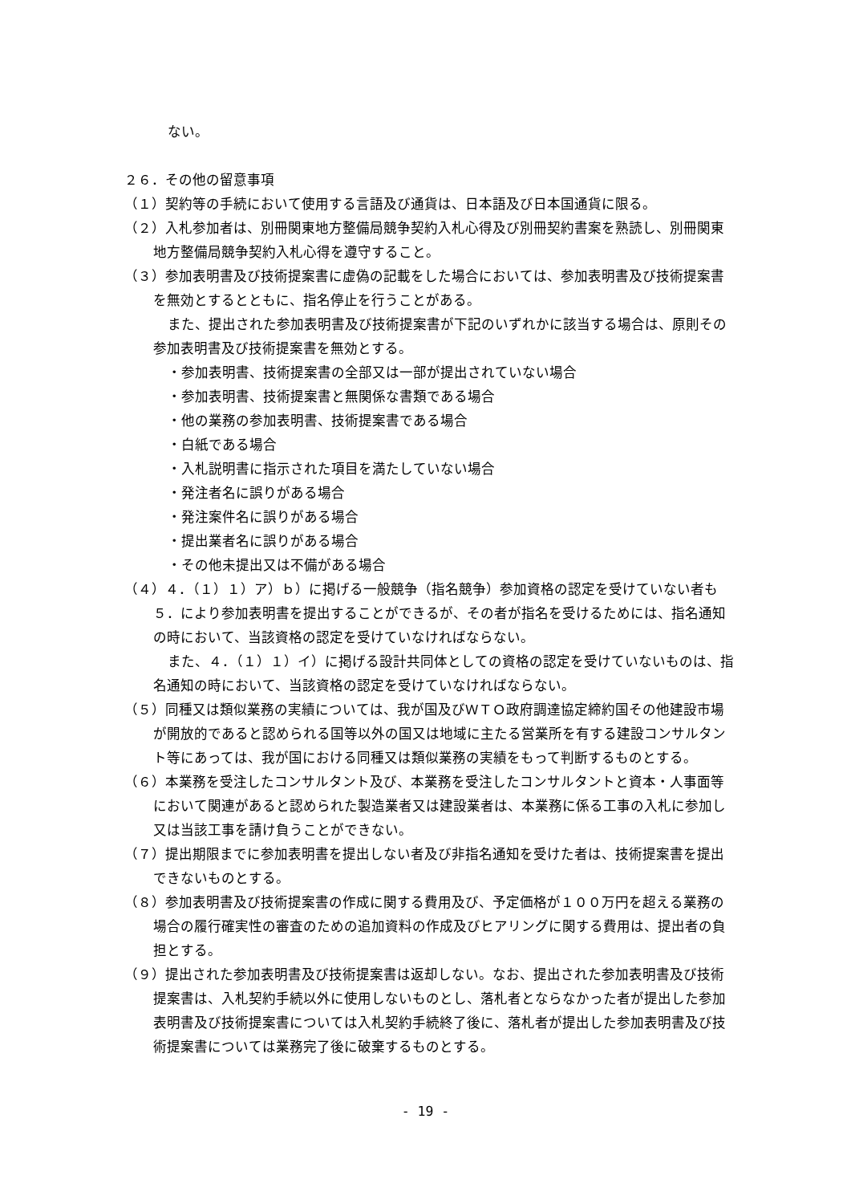ない。
２６．その他の留意事項
（１）契約等の手続において使用する言語及び通貨は、日本語及び日本国通貨に限る。
（２）入札参加者は、別冊関東地方整備局競争契約入札心得及び別冊契約書案を熟読し、別冊関東地方整備局競争契約入札心得を遵守すること。
（３）参加表明書及び技術提案書に虚偽の記載をした場合においては、参加表明書及び技術提案書を無効とするとともに、指名停止を行うことがある。
また、提出された参加表明書及び技術提案書が下記のいずれかに該当する場合は、原則その参加表明書及び技術提案書を無効とする。
・参加表明書、技術提案書の全部又は一部が提出されていない場合
・参加表明書、技術提案書と無関係な書類である場合
・他の業務の参加表明書、技術提案書である場合
・白紙である場合
・入札説明書に指示された項目を満たしていない場合
・発注者名に誤りがある場合
・発注案件名に誤りがある場合
・提出業者名に誤りがある場合
・その他未提出又は不備がある場合
（４）４．（１）１）ア）ｂ）に掲げる一般競争（指名競争）参加資格の認定を受けていない者も５．により参加表明書を提出することができるが、その者が指名を受けるためには、指名通知の時において、当該資格の認定を受けていなければならない。
また、４．（１）１）イ）に掲げる設計共同体としての資格の認定を受けていないものは、指名通知の時において、当該資格の認定を受けていなければならない。
（５）同種又は類似業務の実績については、我が国及びＷＴＯ政府調達協定締約国その他建設市場が開放的であると認められる国等以外の国又は地域に主たる営業所を有する建設コンサルタント等にあっては、我が国における同種又は類似業務の実績をもって判断するものとする。
（６）本業務を受注したコンサルタント及び、本業務を受注したコンサルタントと資本・人事面等において関連があると認められた製造業者又は建設業者は、本業務に係る工事の入札に参加し又は当該工事を請け負うことができない。
（７）提出期限までに参加表明書を提出しない者及び非指名通知を受けた者は、技術提案書を提出できないものとする。
（８）参加表明書及び技術提案書の作成に関する費用及び、予定価格が１００万円を超える業務の場合の履行確実性の審査のための追加資料の作成及びヒアリングに関する費用は、提出者の負担とする。
（９）提出された参加表明書及び技術提案書は返却しない。なお、提出された参加表明書及び技術提案書は、入札契約手続以外に使用しないものとし、落札者とならなかった者が提出した参加表明書及び技術提案書については入札契約手続終了後に、落札者が提出した参加表明書及び技術提案書については業務完了後に破棄するものとする。
- 19 -